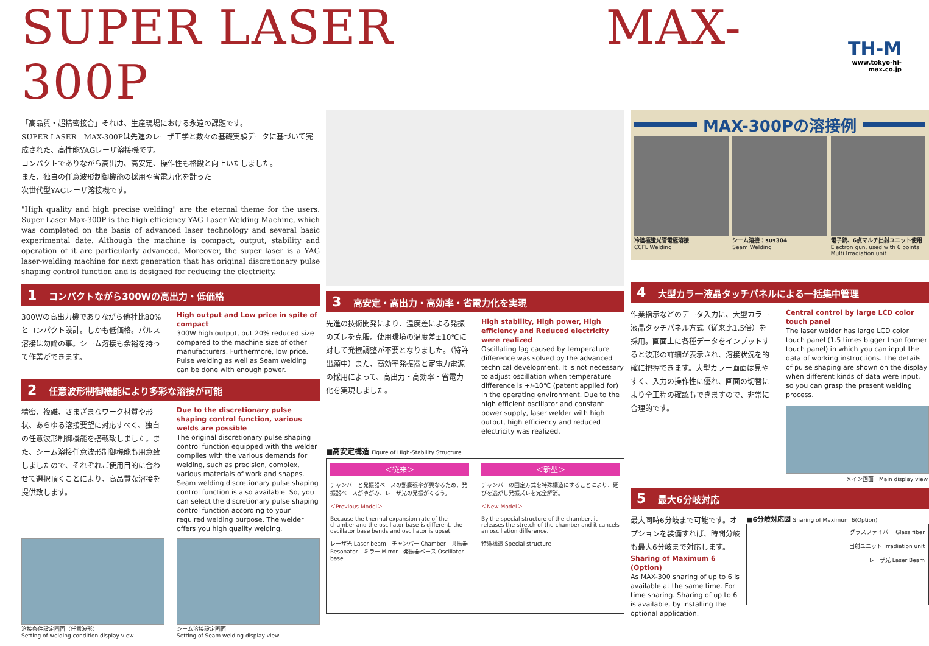SUPER LASER MAX-300P
TH-M
www.tokyo-hi-max.co.jp
「高品質・超精密接合」それは、生産現場における永遠の課題です。
SUPER LASER　MAX-300Pは先進のレーザ工学と数々の基礎実験データに基づいて完成された、高性能YAGレーザ溶接機です。
コンパクトでありながら高出力、高安定、操作性も格段と向上いたしました。
また、独自の任意波形制御機能の採用や省電力化を計った
次世代型YAGレーザ溶接機です。
"High quality and high precise welding" are the eternal theme for the users. Super Laser Max-300P is the high efficiency YAG Laser Welding Machine, which was completed on the basis of advanced laser technology and several basic experimental date. Although the machine is compact, output, stability and operation of it are particularly advanced. Moreover, the super laser is a YAG laser-welding machine for next generation that has original discretionary pulse shaping control function and is designed for reducing the electricity.
1 コンパクトながら300Wの高出力・低価格
300Wの高出力機でありながら他社比80%とコンパクト設計。しかも低価格。パルス溶接は勿論の事。シーム溶接も余裕を持って作業ができます。
High output and Low price in spite of compact
300W high output, but 20% reduced size compared to the machine size of other manufacturers. Furthermore, low price. Pulse welding as well as Seam welding can be done with enough power.
2 任意波形制御機能により多彩な溶接が可能
精密、複雑、さまざまなワーク材質や形状、あらゆる溶接要望に対応すべく、独自の任意波形制御機能を搭載致しました。また、シーム溶接任意波形制御機能も用意致しましたので、それぞれご使用目的に合わせて選択頂くことにより、高品質な溶接を提供致します。
Due to the discretionary pulse shaping control function, various welds are possible
The original discretionary pulse shaping control function equipped with the welder complies with the various demands for welding, such as precision, complex, various materials of work and shapes. Seam welding discretionary pulse shaping control function is also available. So, you can select the discretionary pulse shaping control function according to your required welding purpose. The welder offers you high quality welding.
溶接条件設定画面（任意波形）
Setting of welding condition display view
シーム溶接設定画面
Setting of Seam welding display view
3 高安定・高出力・高効率・省電力化を実現
先進の技術開発により、温度差による発振のズレを克服。使用環境の温度差±10℃に対して発振調整が不要となりました。（特許出願中）また、高効率発振器と定電力電源の採用によって、高出力・高効率・省電力化を実現しました。
High stability, High power, High efficiency and Reduced electricity were realized
Oscillating lag caused by temperature difference was solved by the advanced technical development. It is not necessary to adjust oscillation when temperature difference is +/-10℃ (patent applied for) in the operating environment. Due to the high efficient oscillator and constant power supply, laser welder with high output, high efficiency and reduced electricity was realized.
■高安定構造 Figure of High-Stability Structure
＜従来＞
チャンバーと発振器ベースの熱膨張率が異なるため、発振器ベースがゆがみ、レーザ光の発振がくるう。
＜Previous Model＞
Because the thermal expansion rate of the chamber and the oscillator base is different, the oscillator base bends and oscillator is upset.
レーザ光 Laser beam　チャンバー Chamber　共振器 Resonator　ミラー Mirror　発振器ベース Oscillator base
＜新型＞
チャンバーの固定方式を特殊構造にすることにより、延びを逃がし発振ズレを完全解消。
＜New Model＞
By the special structure of the chamber, it releases the stretch of the chamber and it cancels an oscillation difference.
特殊構造 Special structure
MAX-300Pの溶接例
冷陰極蛍光管電極溶接
CCFL Welding
シーム溶接：sus304
Seam Welding
電子銃、6点マルチ出射ユニット使用
Electron gun, used with 6 points Multi Irradiation unit
4 大型カラー液晶タッチパネルによる一括集中管理
作業指示などのデータ入力に、大型カラー液晶タッチパネル方式（従来比1.5倍）を採用。画面上に各種データをインプットすると波形の詳細が表示され、溶接状況を的確に把握できます。大型カラー画面は見やすく、入力の操作性に優れ、画面の切替により全工程の確認もできますので、非常に合理的です。
Central control by large LCD color touch panel
The laser welder has large LCD color touch panel (1.5 times bigger than former touch panel) in which you can input the data of working instructions. The details of pulse shaping are shown on the display when different kinds of data were input, so you can grasp the present welding process.
メイン画面　Main display view
5 最大6分岐対応
最大同時6分岐まで可能です。オプションを装備すれば、時間分岐も最大6分岐まで対応します。
Sharing of Maximum 6 (Option)
As MAX-300 sharing of up to 6 is available at the same time. For time sharing. Sharing of up to 6 is available, by installing the optional application.
■6分岐対応図 Sharing of Maximum 6(Option)
グラスファイバー Glass fiber
出射ユニット Irradiation unit
レーザ光 Laser Beam